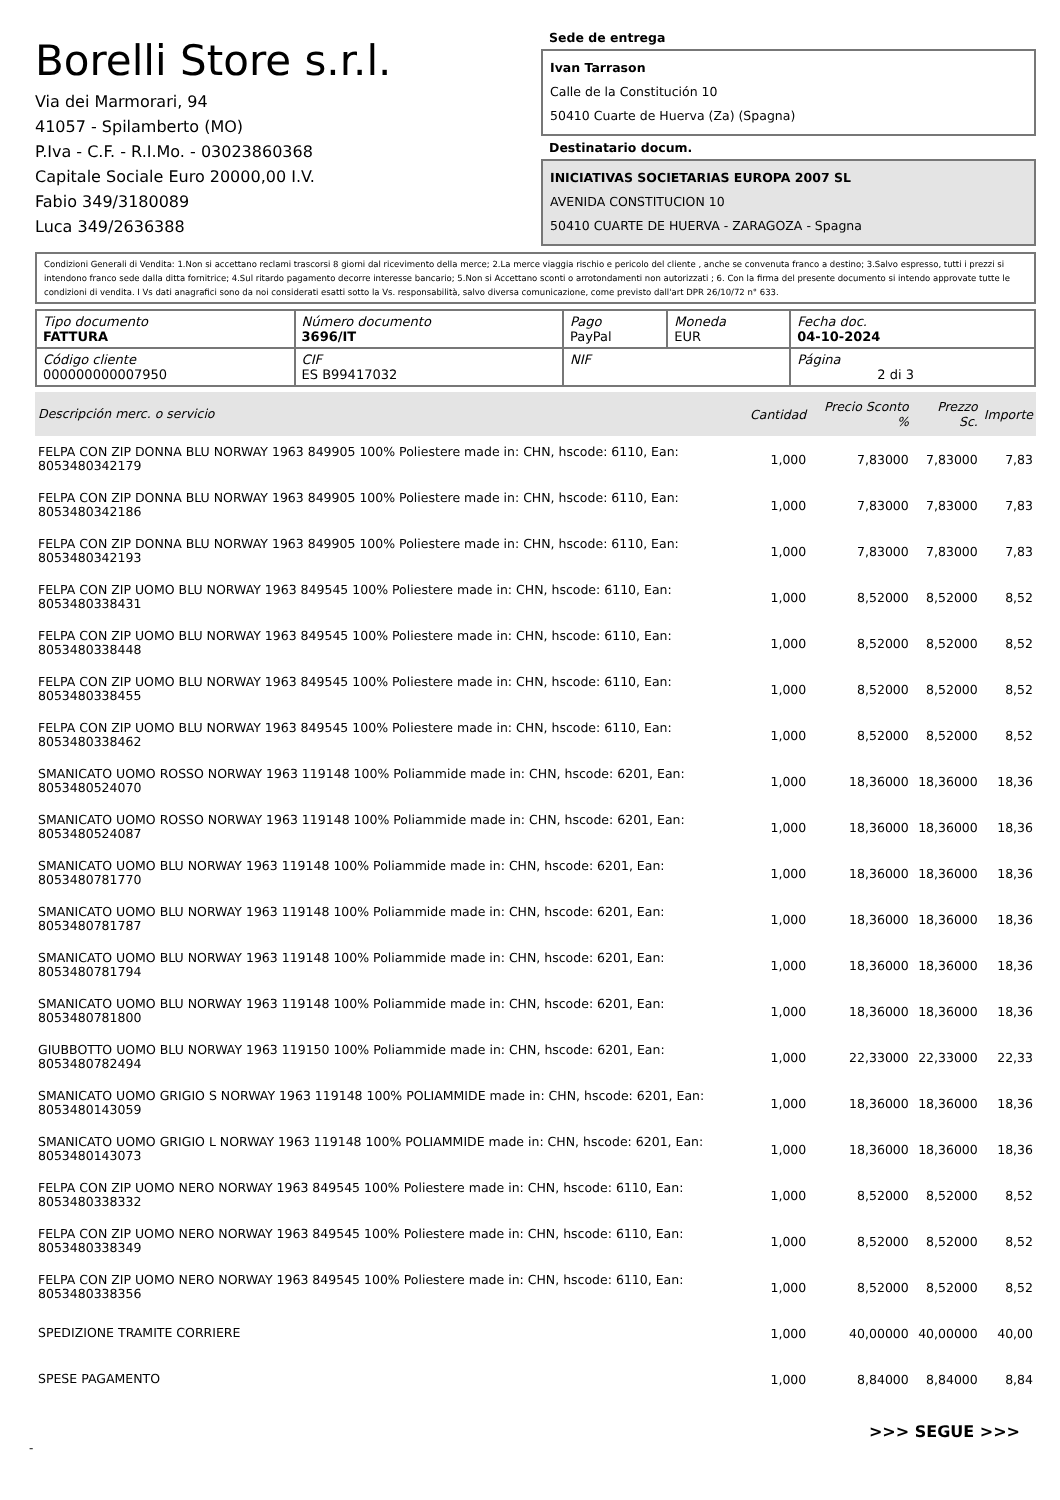Borelli Store s.r.l.
Via dei Marmorari, 94
41057 - Spilamberto (MO)
P.Iva - C.F. - R.I.Mo. - 03023860368
Capitale Sociale Euro 20000,00 I.V.
Fabio 349/3180089
Luca 349/2636388
Sede de entrega
Ivan Tarrason
Calle de la Constitución 10
50410 Cuarte de Huerva (Za) (Spagna)
Destinatario docum.
INICIATIVAS SOCIETARIAS EUROPA 2007 SL
AVENIDA CONSTITUCION 10
50410 CUARTE DE HUERVA - ZARAGOZA - Spagna
Condizioni Generali di Vendita: 1.Non si accettano reclami trascorsi 8 giorni dal ricevimento della merce; 2.La merce viaggia rischio e pericolo del cliente , anche se convenuta franco a destino; 3.Salvo espresso, tutti i prezzi si intendono franco sede dalla ditta fornitrice; 4.Sul ritardo pagamento decorre interesse bancario; 5.Non si Accettano sconti o arrotondamenti non autorizzati ; 6. Con la firma del presente documento si intendo approvate tutte le condizioni di vendita. I Vs dati anagrafici sono da noi considerati esatti sotto la Vs. responsabilità, salvo diversa comunicazione, come previsto dall'art DPR 26/10/72 n° 633.
| Tipo documento FATTURA | Número documento 3696/IT | Pago PayPal | Moneda EUR | Fecha doc. 04-10-2024 |
| Código cliente 000000000007950 | CIF ES B99417032 | NIF | | Página 2 di 3 |
| Descripción merc. o servicio | Cantidad | Precio Sconto % | Prezzo Sc. | Importe |
| --- | --- | --- | --- | --- |
| FELPA CON ZIP DONNA BLU NORWAY 1963 849905 100% Poliestere made in: CHN, hscode: 6110, Ean: 8053480342179 | 1,000 | 7,83000 | 7,83000 | 7,83 |
| FELPA CON ZIP DONNA BLU NORWAY 1963 849905 100% Poliestere made in: CHN, hscode: 6110, Ean: 8053480342186 | 1,000 | 7,83000 | 7,83000 | 7,83 |
| FELPA CON ZIP DONNA BLU NORWAY 1963 849905 100% Poliestere made in: CHN, hscode: 6110, Ean: 8053480342193 | 1,000 | 7,83000 | 7,83000 | 7,83 |
| FELPA CON ZIP UOMO BLU NORWAY 1963 849545 100% Poliestere made in: CHN, hscode: 6110, Ean: 8053480338431 | 1,000 | 8,52000 | 8,52000 | 8,52 |
| FELPA CON ZIP UOMO BLU NORWAY 1963 849545 100% Poliestere made in: CHN, hscode: 6110, Ean: 8053480338448 | 1,000 | 8,52000 | 8,52000 | 8,52 |
| FELPA CON ZIP UOMO BLU NORWAY 1963 849545 100% Poliestere made in: CHN, hscode: 6110, Ean: 8053480338455 | 1,000 | 8,52000 | 8,52000 | 8,52 |
| FELPA CON ZIP UOMO BLU NORWAY 1963 849545 100% Poliestere made in: CHN, hscode: 6110, Ean: 8053480338462 | 1,000 | 8,52000 | 8,52000 | 8,52 |
| SMANICATO UOMO ROSSO NORWAY 1963 119148 100% Poliammide made in: CHN, hscode: 6201, Ean: 8053480524070 | 1,000 | 18,36000 | 18,36000 | 18,36 |
| SMANICATO UOMO ROSSO NORWAY 1963 119148 100% Poliammide made in: CHN, hscode: 6201, Ean: 8053480524087 | 1,000 | 18,36000 | 18,36000 | 18,36 |
| SMANICATO UOMO BLU NORWAY 1963 119148 100% Poliammide made in: CHN, hscode: 6201, Ean: 8053480781770 | 1,000 | 18,36000 | 18,36000 | 18,36 |
| SMANICATO UOMO BLU NORWAY 1963 119148 100% Poliammide made in: CHN, hscode: 6201, Ean: 8053480781787 | 1,000 | 18,36000 | 18,36000 | 18,36 |
| SMANICATO UOMO BLU NORWAY 1963 119148 100% Poliammide made in: CHN, hscode: 6201, Ean: 8053480781794 | 1,000 | 18,36000 | 18,36000 | 18,36 |
| SMANICATO UOMO BLU NORWAY 1963 119148 100% Poliammide made in: CHN, hscode: 6201, Ean: 8053480781800 | 1,000 | 18,36000 | 18,36000 | 18,36 |
| GIUBBOTTO UOMO BLU NORWAY 1963 119150 100% Poliammide made in: CHN, hscode: 6201, Ean: 8053480782494 | 1,000 | 22,33000 | 22,33000 | 22,33 |
| SMANICATO UOMO GRIGIO S NORWAY 1963 119148 100% POLIAMMIDE made in: CHN, hscode: 6201, Ean: 8053480143059 | 1,000 | 18,36000 | 18,36000 | 18,36 |
| SMANICATO UOMO GRIGIO L NORWAY 1963 119148 100% POLIAMMIDE made in: CHN, hscode: 6201, Ean: 8053480143073 | 1,000 | 18,36000 | 18,36000 | 18,36 |
| FELPA CON ZIP UOMO NERO NORWAY 1963 849545 100% Poliestere made in: CHN, hscode: 6110, Ean: 8053480338332 | 1,000 | 8,52000 | 8,52000 | 8,52 |
| FELPA CON ZIP UOMO NERO NORWAY 1963 849545 100% Poliestere made in: CHN, hscode: 6110, Ean: 8053480338349 | 1,000 | 8,52000 | 8,52000 | 8,52 |
| FELPA CON ZIP UOMO NERO NORWAY 1963 849545 100% Poliestere made in: CHN, hscode: 6110, Ean: 8053480338356 | 1,000 | 8,52000 | 8,52000 | 8,52 |
| SPEDIZIONE TRAMITE CORRIERE | 1,000 | 40,00000 | 40,00000 | 40,00 |
| SPESE PAGAMENTO | 1,000 | 8,84000 | 8,84000 | 8,84 |
>>> SEGUE >>>
-